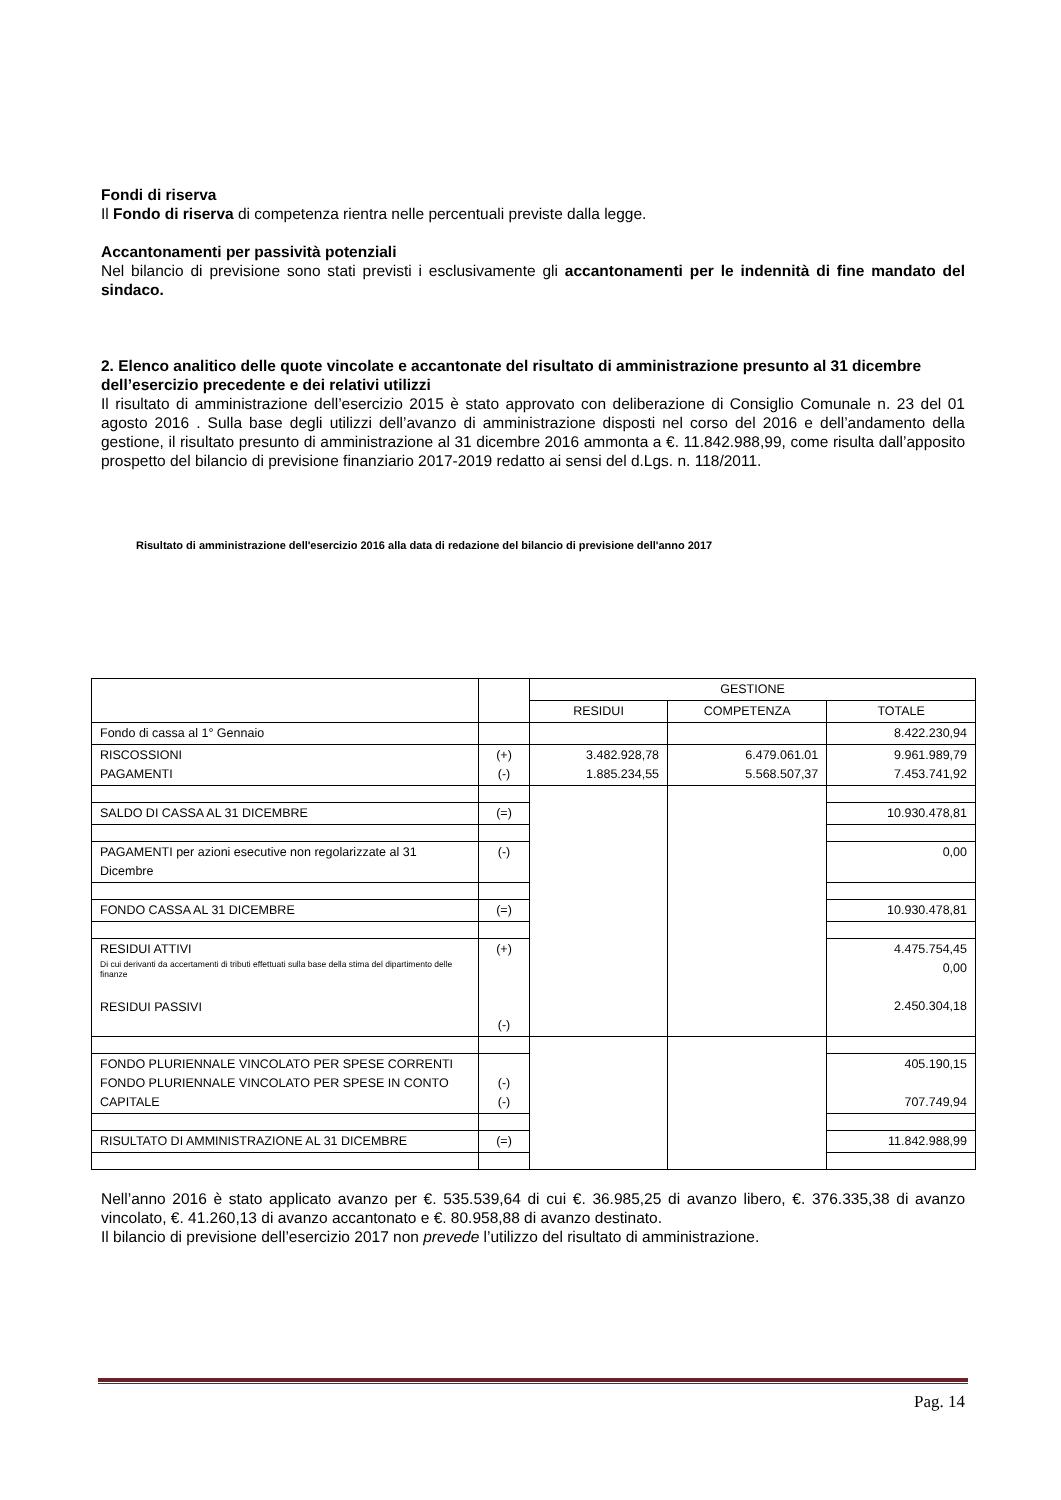Fondi di riserva
Il Fondo di riserva di competenza rientra nelle percentuali previste dalla legge.
Accantonamenti per passività potenziali
Nel bilancio di previsione sono stati previsti i esclusivamente gli accantonamenti per le indennità di fine mandato del sindaco.
2. Elenco analitico delle quote vincolate e accantonate del risultato di amministrazione presunto al 31 dicembre dell’esercizio precedente e dei relativi utilizzi
Il risultato di amministrazione dell’esercizio 2015 è stato approvato con deliberazione di Consiglio Comunale n. 23 del 01 agosto 2016 . Sulla base degli utilizzi dell’avanzo di amministrazione disposti nel corso del 2016 e dell’andamento della gestione, il risultato presunto di amministrazione al 31 dicembre 2016 ammonta a €. 11.842.988,99, come risulta dall’apposito prospetto del bilancio di previsione finanziario 2017-2019 redatto ai sensi del d.Lgs. n. 118/2011.
Risultato di amministrazione dell'esercizio 2016 alla data di redazione del bilancio di previsione dell'anno 2017
| | | GESTIONE | | |
| | | RESIDUI | COMPETENZA | TOTALE |
| Fondo di cassa al 1° Gennaio | | | | 8.422.230,94 |
| RISCOSSIONI PAGAMENTI | (+) (-) | 3.482.928,78 1.885.234,55 | 6.479.061.01 5.568.507,37 | 9.961.989,79 7.453.741,92 |
| SALDO DI CASSA AL 31 DICEMBRE | (=) | | | 10.930.478,81 |
| PAGAMENTI per azioni esecutive non regolarizzate al 31 Dicembre | (-) | | | 0,00 |
| FONDO CASSA AL 31 DICEMBRE | (=) | | | 10.930.478,81 |
| RESIDUI ATTIVI Di cui derivanti da accertamenti di tributi effettuati sulla base della stima del dipartimento delle finanze RESIDUI PASSIVI | (+) (-) | | | 4.475.754,45 0,00 2.450.304,18 |
| FONDO PLURIENNALE VINCOLATO PER SPESE CORRENTI FONDO PLURIENNALE VINCOLATO PER SPESE IN CONTO CAPITALE | (-) (-) | | | 405.190,15 707.749,94 |
| RISULTATO DI AMMINISTRAZIONE AL 31 DICEMBRE | (=) | | | 11.842.988,99 |
Nell’anno 2016 è stato applicato avanzo per €. 535.539,64 di cui €. 36.985,25 di avanzo libero, €. 376.335,38 di avanzo vincolato, €. 41.260,13 di avanzo accantonato e €. 80.958,88 di avanzo destinato.
Il bilancio di previsione dell’esercizio 2017 non prevede l’utilizzo del risultato di amministrazione.
Pag. 14